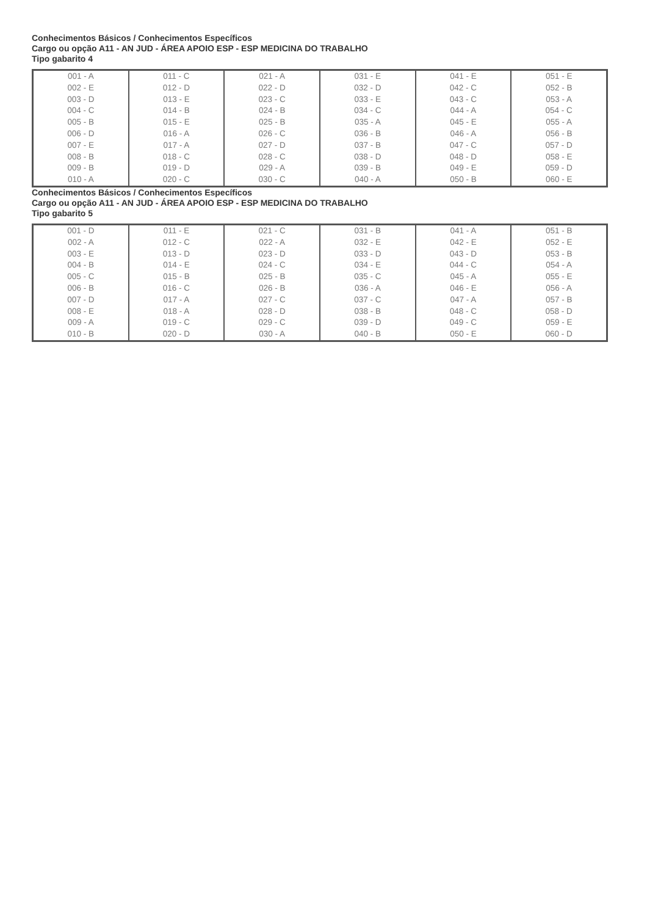Conhecimentos Básicos / Conhecimentos Específicos
Cargo ou opção A11 - AN JUD - ÁREA APOIO ESP - ESP MEDICINA DO TRABALHO
Tipo gabarito 4
| 001 - A 002 - E 003 - D 004 - C 005 - B 006 - D 007 - E 008 - B 009 - B 010 - A | 011 - C 012 - D 013 - E 014 - B 015 - E 016 - A 017 - A 018 - C 019 - D 020 - C | 021 - A 022 - D 023 - C 024 - B 025 - B 026 - C 027 - D 028 - C 029 - A 030 - C | 031 - E 032 - D 033 - E 034 - C 035 - A 036 - B 037 - B 038 - D 039 - B 040 - A | 041 - E 042 - C 043 - C 044 - A 045 - E 046 - A 047 - C 048 - D 049 - E 050 - B | 051 - E 052 - B 053 - A 054 - C 055 - A 056 - B 057 - D 058 - E 059 - D 060 - E |
Conhecimentos Básicos / Conhecimentos Específicos
Cargo ou opção A11 - AN JUD - ÁREA APOIO ESP - ESP MEDICINA DO TRABALHO
Tipo gabarito 5
| 001 - D 002 - A 003 - E 004 - B 005 - C 006 - B 007 - D 008 - E 009 - A 010 - B | 011 - E 012 - C 013 - D 014 - E 015 - B 016 - C 017 - A 018 - A 019 - C 020 - D | 021 - C 022 - A 023 - D 024 - C 025 - B 026 - B 027 - C 028 - D 029 - C 030 - A | 031 - B 032 - E 033 - D 034 - E 035 - C 036 - A 037 - C 038 - B 039 - D 040 - B | 041 - A 042 - E 043 - D 044 - C 045 - A 046 - E 047 - A 048 - C 049 - C 050 - E | 051 - B 052 - E 053 - B 054 - A 055 - E 056 - A 057 - B 058 - D 059 - E 060 - D |